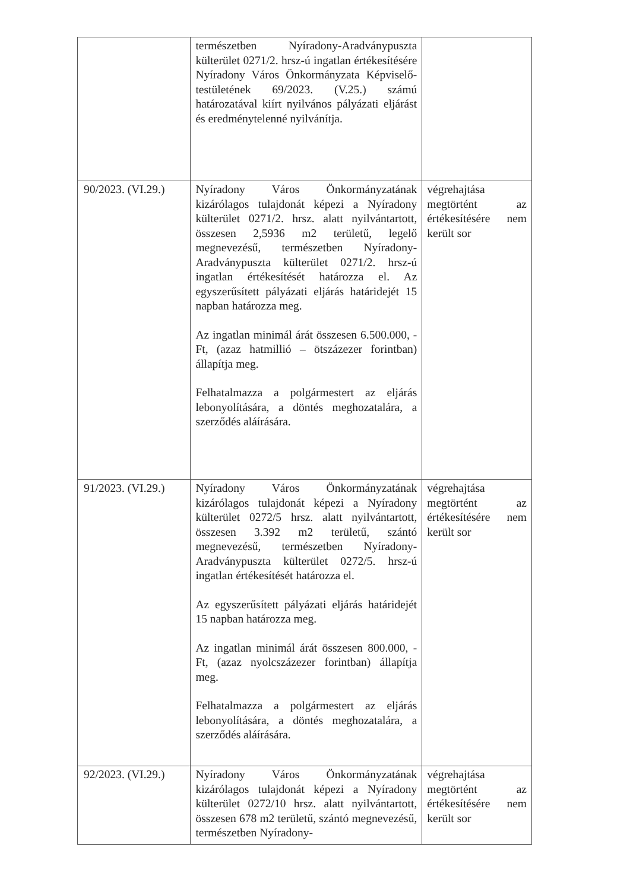| | természetben Nyíradony-Aradványpuszta külterület 0271/2. hrsz-ú ingatlan értékesítésére Nyíradony Város Önkormányzata Képviselő-testületének 69/2023. (V.25.) számú határozatával kiírt nyilvános pályázati eljárást és eredménytelenné nyilvánítja. | |
| 90/2023. (VI.29.) | Nyíradony Város Önkormányzatának kizárólagos tulajdonát képezi a Nyíradony külterület 0271/2. hrsz. alatt nyilvántartott, összesen 2,5936 m2 területű, legelő megnevezésű, természetben Nyíradony-Aradványpuszta külterület 0271/2. hrsz-ú ingatlan értékesítését határozza el. Az egyszerűsített pályázati eljárás határidejét 15 napban határozza meg. Az ingatlan minimál árát összesen 6.500.000, -Ft, (azaz hatmillió – ötszázezer forintban) állapítja meg. Felhatalmazza a polgármestert az eljárás lebonyolítására, a döntés meghozatalára, a szerződés aláírására. | végrehajtása megtörtént az értékesítésére nem került sor |
| 91/2023. (VI.29.) | Nyíradony Város Önkormányzatának kizárólagos tulajdonát képezi a Nyíradony külterület 0272/5 hrsz. alatt nyilvántartott, összesen 3.392 m2 területű, szántó megnevezésű, természetben Nyíradony-Aradványpuszta külterület 0272/5. hrsz-ú ingatlan értékesítését határozza el. Az egyszerűsített pályázati eljárás határidejét 15 napban határozza meg. Az ingatlan minimál árát összesen 800.000, -Ft, (azaz nyolcszázezer forintban) állapítja meg. Felhatalmazza a polgármestert az eljárás lebonyolítására, a döntés meghozatalára, a szerződés aláírására. | végrehajtása megtörtént az értékesítésére nem került sor |
| 92/2023. (VI.29.) | Nyíradony Város Önkormányzatának kizárólagos tulajdonát képezi a Nyíradony külterület 0272/10 hrsz. alatt nyilvántartott, összesen 678 m2 területű, szántó megnevezésű, természetben Nyíradony- | végrehajtása megtörtént az értékesítésére nem került sor |